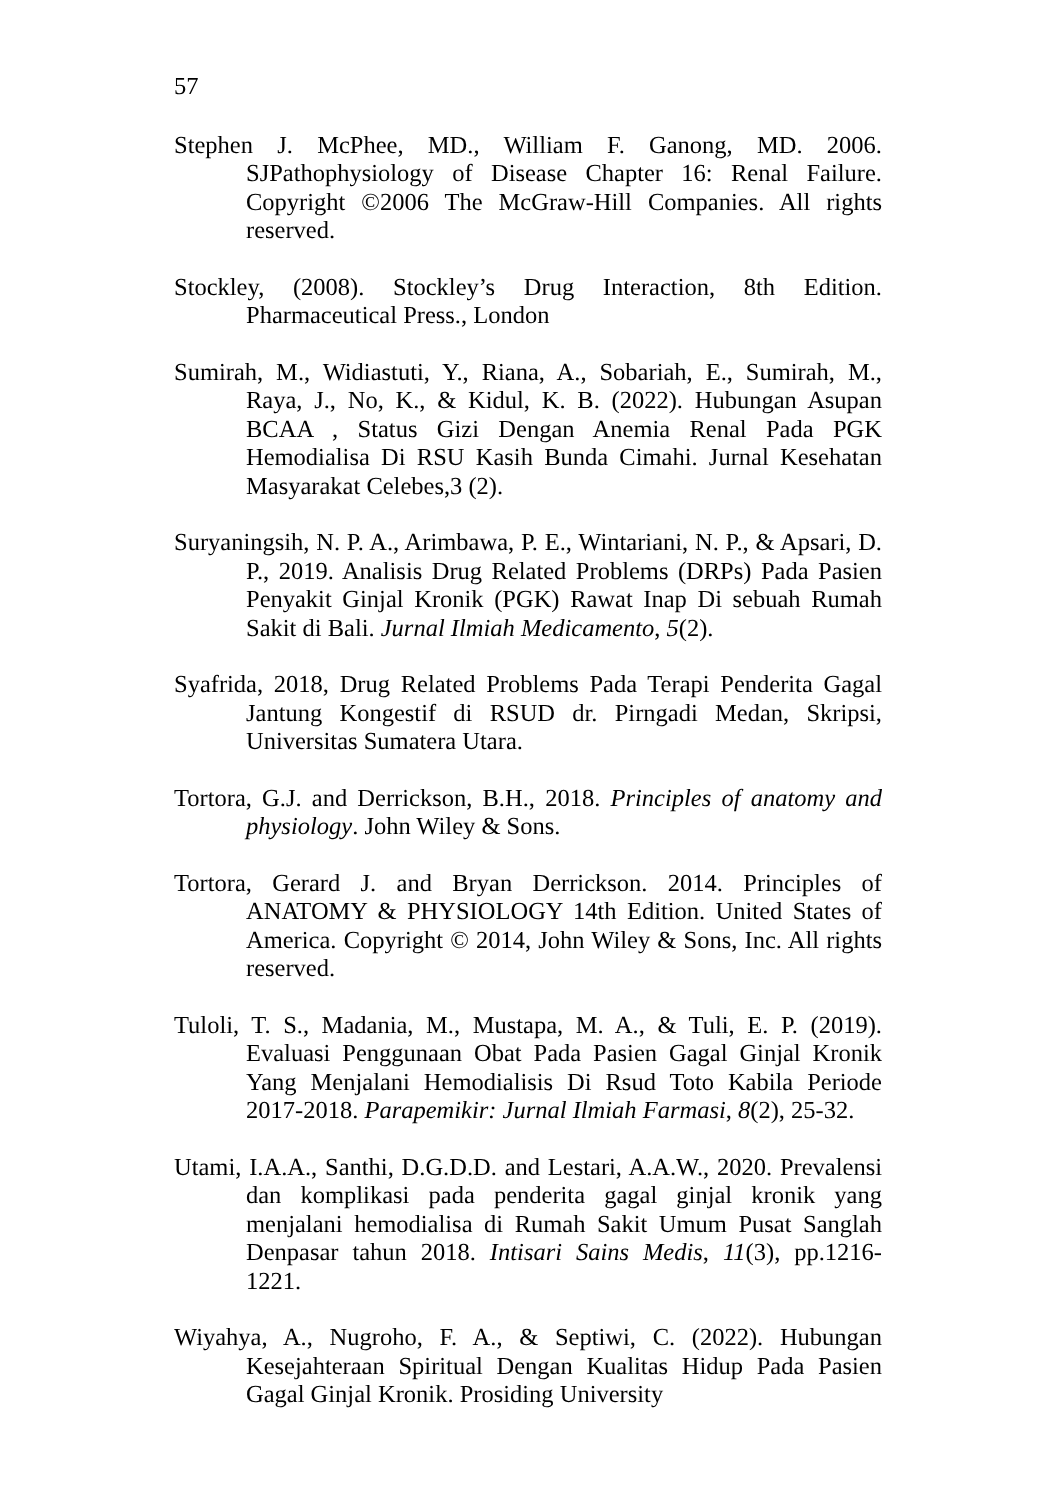57
Stephen J. McPhee, MD., William F. Ganong, MD. 2006. SJPathophysiology of Disease Chapter 16: Renal Failure. Copyright ©2006 The McGraw-Hill Companies. All rights reserved.
Stockley, (2008). Stockley’s Drug Interaction, 8th Edition. Pharmaceutical Press., London
Sumirah, M., Widiastuti, Y., Riana, A., Sobariah, E., Sumirah, M., Raya, J., No, K., & Kidul, K. B. (2022). Hubungan Asupan BCAA , Status Gizi Dengan Anemia Renal Pada PGK Hemodialisa Di RSU Kasih Bunda Cimahi. Jurnal Kesehatan Masyarakat Celebes,3 (2).
Suryaningsih, N. P. A., Arimbawa, P. E., Wintariani, N. P., & Apsari, D. P., 2019. Analisis Drug Related Problems (DRPs) Pada Pasien Penyakit Ginjal Kronik (PGK) Rawat Inap Di sebuah Rumah Sakit di Bali. Jurnal Ilmiah Medicamento, 5(2).
Syafrida, 2018, Drug Related Problems Pada Terapi Penderita Gagal Jantung Kongestif di RSUD dr. Pirngadi Medan, Skripsi, Universitas Sumatera Utara.
Tortora, G.J. and Derrickson, B.H., 2018. Principles of anatomy and physiology. John Wiley & Sons.
Tortora, Gerard J. and Bryan Derrickson. 2014. Principles of ANATOMY & PHYSIOLOGY 14th Edition. United States of America. Copyright © 2014, John Wiley & Sons, Inc. All rights reserved.
Tuloli, T. S., Madania, M., Mustapa, M. A., & Tuli, E. P. (2019). Evaluasi Penggunaan Obat Pada Pasien Gagal Ginjal Kronik Yang Menjalani Hemodialisis Di Rsud Toto Kabila Periode 2017-2018. Parapemikir: Jurnal Ilmiah Farmasi, 8(2), 25-32.
Utami, I.A.A., Santhi, D.G.D.D. and Lestari, A.A.W., 2020. Prevalensi dan komplikasi pada penderita gagal ginjal kronik yang menjalani hemodialisa di Rumah Sakit Umum Pusat Sanglah Denpasar tahun 2018. Intisari Sains Medis, 11(3), pp.1216-1221.
Wiyahya, A., Nugroho, F. A., & Septiwi, C. (2022). Hubungan Kesejahteraan Spiritual Dengan Kualitas Hidup Pada Pasien Gagal Ginjal Kronik. Prosiding University